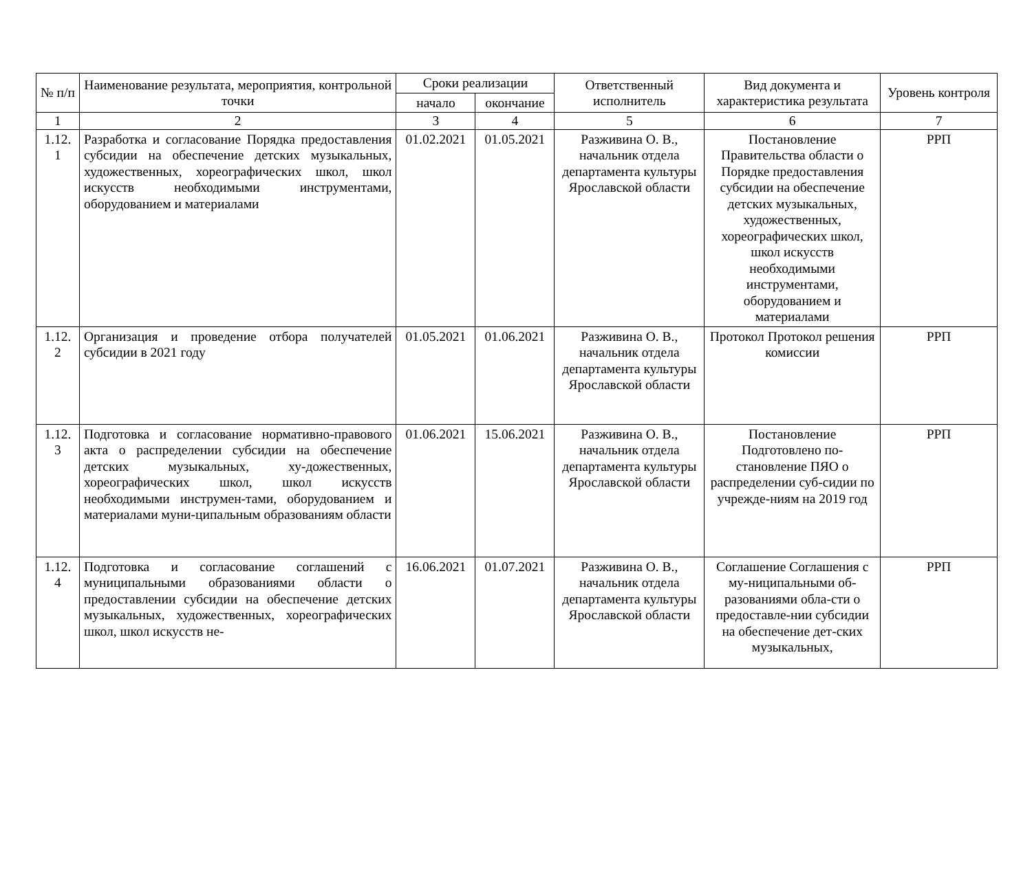| № п/п | Наименование результата, мероприятия, контрольной точки | Сроки реализации | | Ответственный исполнитель | Вид документа и характеристика результата | Уровень контроля |
| --- | --- | --- | --- | --- | --- | --- |
| | | начало | окончание | | | |
| 1 | 2 | 3 | 4 | 5 | 6 | 7 |
| 1.12. 1 | Разработка и согласование Порядка предоставления субсидии на обеспечение детских музыкальных, художественных, хореографических школ, школ искусств необходимыми инструментами, оборудованием и материалами | 01.02.2021 | 01.05.2021 | Разживина О. В., начальник отдела департамента культуры Ярославской области | Постановление Правительства области о Порядке предоставления субсидии на обеспечение детских музыкальных, художественных, хореографических школ, школ искусств необходимыми инструментами, оборудованием и материалами | РРП |
| 1.12. 2 | Организация и проведение отбора получателей субсидии в 2021 году | 01.05.2021 | 01.06.2021 | Разживина О. В., начальник отдела департамента культуры Ярославской области | Протокол Протокол решения комиссии | РРП |
| 1.12. 3 | Подготовка и согласование нормативно-правового акта о распределении субсидии на обеспечение детских музыкальных, ху-дожественных, хореографических школ, школ искусств необходимыми инструмен-тами, оборудованием и материалами муни-ципальным образованиям области | 01.06.2021 | 15.06.2021 | Разживина О. В., начальник отдела департамента культуры Ярославской области | Постановление Подготовлено по-становление ПЯО о распределении суб-сидии по учрежде-ниям на 2019 год | РРП |
| 1.12. 4 | Подготовка и согласование соглашений с муниципальными образованиями области о предоставлении субсидии на обеспечение детских музыкальных, художественных, хореографических школ, школ искусств не- | 16.06.2021 | 01.07.2021 | Разживина О. В., начальник отдела департамента культуры Ярославской области | Соглашение Соглашения с му-ниципальными об-разованиями обла-сти о предоставле-нии субсидии на обеспечение дет-ских музыкальных, | РРП |